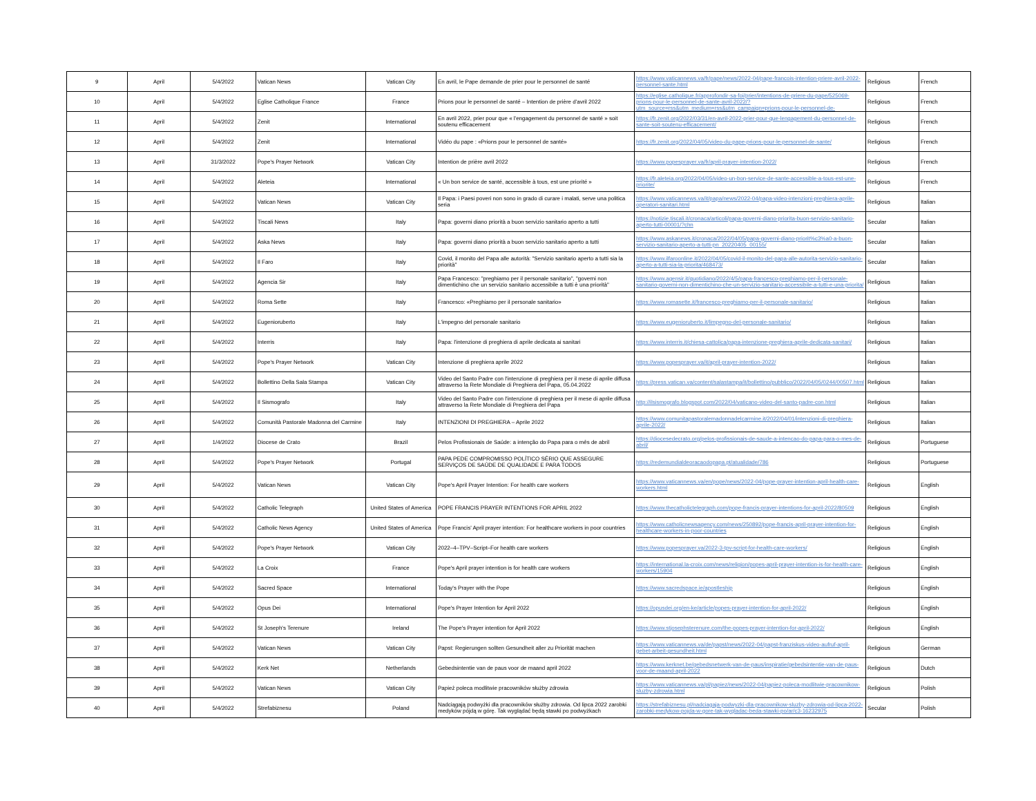| 9 | April | 5/4/2022 | Vatican News | Vatican City | En avril, le Pape demande de prier pour le personnel de santé | https://www.vaticannews.va/fr/pape/news/2022-04/pape-francois-intention-priere-avril-2022-personnel-sante.html | Religious | French |
| 10 | April | 5/4/2022 | Eglise Catholique France | France | Prions pour le personnel de santé – Intention de prière d'avril 2022 | https://eglise.catholique.fr/approfondir-sa-foi/prier/intentions-de-priere-du-pape/525069-prions-pour-le-personnel-de-sante-avril-2022/?utm_source=rss&utm_medium=rss&utm_campaign=prions-pour-le-personnel-de- | Religious | French |
| 11 | April | 5/4/2022 | Zenit | International | En avril 2022, prier pour que « l'engagement du personnel de santé » soit soutenu efficacement | https://fr.zenit.org/2022/03/31/en-avril-2022-prier-pour-que-lengagement-du-personnel-de-sante-soit-soutenu-efficacement/ | Religious | French |
| 12 | April | 5/4/2022 | Zenit | International | Vidéo du pape : «Prions pour le personnel de santé» | https://fr.zenit.org/2022/04/05/video-du-pape-prions-pour-le-personnel-de-sante/ | Religious | French |
| 13 | April | 31/3/2022 | Pope's Prayer Network | Vatican City | Intention de prière avril 2022 | https://www.popesprayer.va/fr/april-prayer-intention-2022/ | Religious | French |
| 14 | April | 5/4/2022 | Aleteia | International | « Un bon service de santé, accessible à tous, est une priorité » | https://fr.aleteia.org/2022/04/05/video-un-bon-service-de-sante-accessible-a-tous-est-une-priorite/ | Religious | French |
| 15 | April | 5/4/2022 | Vatican News | Vatican City | Il Papa: i Paesi poveri non sono in grado di curare i malati, serve una politica seria | https://www.vaticannews.va/it/papa/news/2022-04/papa-video-intenzioni-preghiera-aprile-operatori-sanitari.html | Religious | Italian |
| 16 | April | 5/4/2022 | Tiscali News | Italy | Papa: governi diano priorità a buon servizio sanitario aperto a tutti | https://notizie.tiscali.it/cronaca/articoli/papa-governi-diano-priorita-buon-servizio-sanitario-aperto-tutti-00001/?chn | Secular | Italian |
| 17 | April | 5/4/2022 | Aska News | Italy | Papa: governi diano priorità a buon servizio sanitario aperto a tutti | https://www.askanews.it/cronaca/2022/04/05/papa-governi-diano-priorit%c3%a0-a-buon-servizio-sanitario-aperto-a-tutti-pn_20220405_00155/ | Secular | Italian |
| 18 | April | 5/4/2022 | Il Faro | Italy | Covid, il monito del Papa alle autorità: "Servizio sanitario aperto a tutti sia la priorità" | https://www.ilfaroonline.it/2022/04/05/covid-il-monito-del-papa-alle-autorita-servizio-sanitario-aperto-a-tutti-sia-la-priorita/468473/ | Secular | Italian |
| 19 | April | 5/4/2022 | Agencia Sir | Italy | Papa Francesco: "preghiamo per il personale sanitario", "governi non dimentichino che un servizio sanitario accessibile a tutti è una priorità" | https://www.agensir.it/quotidiano/2022/4/5/papa-francesco-preghiamo-per-il-personale-sanitario-governi-non-dimentichino-che-un-servizio-sanitario-accessibile-a-tutti-e-una-priorita/ | Religious | Italian |
| 20 | April | 5/4/2022 | Roma Sette | Italy | Francesco: «Preghiamo per il personale sanitario» | https://www.romasette.it/francesco-preghiamo-per-il-personale-sanitario/ | Religious | Italian |
| 21 | April | 5/4/2022 | Eugenioruberto | Italy | L'impegno del personale sanitario | https://www.eugenioruberto.it/limpegno-del-personale-sanitario/ | Religious | Italian |
| 22 | April | 5/4/2022 | Interris | Italy | Papa: l'intenzione di preghiera di aprile dedicata ai sanitari | https://www.interris.it/chiesa-cattolica/papa-intenzione-preghiera-aprile-dedicata-sanitari/ | Religious | Italian |
| 23 | April | 5/4/2022 | Pope's Prayer Network | Vatican City | Intenzione di preghiera aprile 2022 | https://www.popesprayer.va/it/april-prayer-intention-2022/ | Religious | Italian |
| 24 | April | 5/4/2022 | Bollettino Della Sala Stampa | Vatican City | Video del Santo Padre con l'intenzione di preghiera per il mese di aprile diffusa attraverso la Rete Mondiale di Preghiera del Papa, 05.04.2022 | https://press.vatican.va/content/salastampa/it/bollettino/pubblico/2022/04/05/0244/00507.html | Religious | Italian |
| 25 | April | 5/4/2022 | Il Sismografo | Italy | Video del Santo Padre con l'intenzione di preghiera per il mese di aprile diffusa attraverso la Rete Mondiale di Preghiera del Papa | http://ilsismografo.blogspot.com/2022/04/vaticano-video-del-santo-padre-con.html | Religious | Italian |
| 26 | April | 5/4/2022 | Comunità Pastorale Madonna del Carmine | Italy | INTENZIONI DI PREGHIERA – Aprile 2022 | https://www.comunitapastoralemadonnadelcarmine.it/2022/04/01/intenzioni-di-preghiera-aprile-2022/ | Religious | Italian |
| 27 | April | 1/4/2022 | Diocese de Crato | Brazil | Pelos Profissionais de Saúde: a intenção do Papa para o mês de abril | https://diocesedecrato.org/pelos-profissionais-de-saude-a-intencao-do-papa-para-o-mes-de-abril/ | Religious | Portuguese |
| 28 | April | 5/4/2022 | Pope's Prayer Network | Portugal | PAPA PEDE COMPROMISSO POLÍTICO SÉRIO QUE ASSEGURE SERVIÇOS DE SAÚDE DE QUALIDADE E PARA TODOS | https://redemundialdeoracaodopapa.pt/atualidade/786 | Religious | Portuguese |
| 29 | April | 5/4/2022 | Vatican News | Vatican City | Pope's April Prayer Intention: For health care workers | https://www.vaticannews.va/en/pope/news/2022-04/pope-prayer-intention-april-health-care-workers.html | Religious | English |
| 30 | April | 5/4/2022 | Catholic Telegraph | United States of America | POPE FRANCIS PRAYER INTENTIONS FOR APRIL 2022 | https://www.thecatholictelegraph.com/pope-francis-prayer-intentions-for-april-2022/80509 | Religious | English |
| 31 | April | 5/4/2022 | Catholic News Agency | United States of America | Pope Francis' April prayer intention: For healthcare workers in poor countries | https://www.catholicnewsagency.com/news/250892/pope-francis-april-prayer-intention-for-healthcare-workers-in-poor-countries | Religious | English |
| 32 | April | 5/4/2022 | Pope's Prayer Network | Vatican City | 2022–4–TPV–Script–For health care workers | https://www.popesprayer.va/2022-3-tpv-script-for-health-care-workers/ | Religious | English |
| 33 | April | 5/4/2022 | La Croix | France | Pope's April prayer intention is for health care workers | https://international.la-croix.com/news/religion/popes-april-prayer-intention-is-for-health-care-workers/15904 | Religious | English |
| 34 | April | 5/4/2022 | Sacred Space | International | Today's Prayer with the Pope | https://www.sacredspace.ie/apostleship | Religious | English |
| 35 | April | 5/4/2022 | Opus Dei | International | Pope's Prayer Intention for April 2022 | https://opusdei.org/en-ke/article/popes-prayer-intention-for-april-2022/ | Religious | English |
| 36 | April | 5/4/2022 | St Joseph's Terenure | Ireland | The Pope's Prayer intention for April 2022 | https://www.stjosephsterenure.com/the-popes-prayer-intention-for-april-2022/ | Religious | English |
| 37 | April | 5/4/2022 | Vatican News | Vatican City | Papst: Regierungen sollten Gesundheit aller zu Priorität machen | https://www.vaticannews.va/de/papst/news/2022-04/papst-franziskus-video-aufruf-april-gebet-arbeit-gesundheit.html | Religious | German |
| 38 | April | 5/4/2022 | Kerk Net | Netherlands | Gebedsintentie van de paus voor de maand april 2022 | https://www.kerknet.be/gebedsnetwerk-van-de-paus/inspiratie/gebedsintentie-van-de-paus-voor-de-maand-april-2022 | Religious | Dutch |
| 39 | April | 5/4/2022 | Vatican News | Vatican City | Papież poleca modlitwie pracowników służby zdrowia | https://www.vaticannews.va/pl/papiez/news/2022-04/papiez-poleca-modlitwie-pracownikow-sluzby-zdrowia.html | Religious | Polish |
| 40 | April | 5/4/2022 | Strefabiznesu | Poland | Nadciągają podwyżki dla pracowników służby zdrowia. Od lipca 2022 zarobki medyków pójdą w górę. Tak wyglądać będą stawki po podwyżkach | https://strefabiznesu.pl/nadciagaja-podwyzki-dla-pracownikow-sluzby-zdrowia-od-lipca-2022-zarobki-medykow-pojda-w-gore-tak-wygladac-beda-stawki-po/ar/c3-16232975 | Secular | Polish |